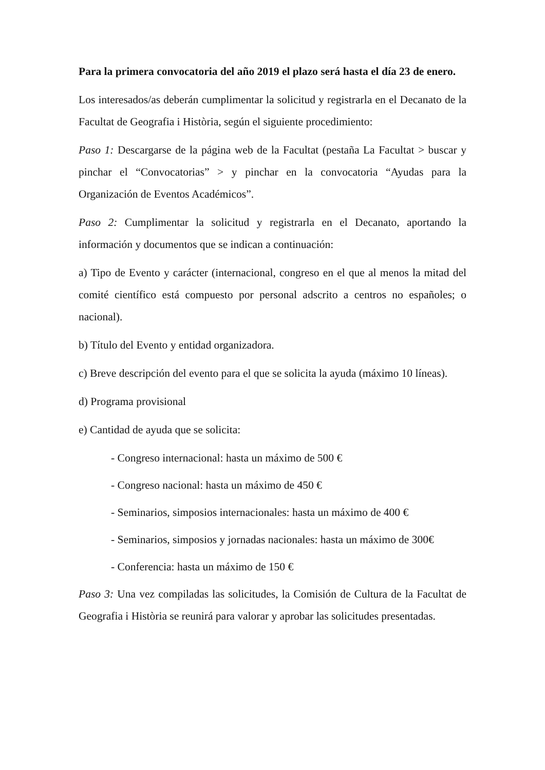Para la primera convocatoria del año 2019 el plazo será hasta el día 23 de enero.
Los interesados/as deberán cumplimentar la solicitud y registrarla en el Decanato de la Facultat de Geografia i Història, según el siguiente procedimiento:
Paso 1: Descargarse de la página web de la Facultat (pestaña La Facultat > buscar y pinchar el “Convocatorias” > y pinchar en la convocatoria “Ayudas para la Organización de Eventos Académicos”.
Paso 2: Cumplimentar la solicitud y registrarla en el Decanato, aportando la información y documentos que se indican a continuación:
a) Tipo de Evento y carácter (internacional, congreso en el que al menos la mitad del comité científico está compuesto por personal adscrito a centros no españoles; o nacional).
b) Título del Evento y entidad organizadora.
c) Breve descripción del evento para el que se solicita la ayuda (máximo 10 líneas).
d) Programa provisional
e) Cantidad de ayuda que se solicita:
- Congreso internacional: hasta un máximo de 500 €
- Congreso nacional: hasta un máximo de 450 €
- Seminarios, simposios internacionales: hasta un máximo de 400 €
- Seminarios, simposios y jornadas nacionales: hasta un máximo de 300€
- Conferencia: hasta un máximo de 150 €
Paso 3: Una vez compiladas las solicitudes, la Comisión de Cultura de la Facultat de Geografia i Història se reunirá para valorar y aprobar las solicitudes presentadas.